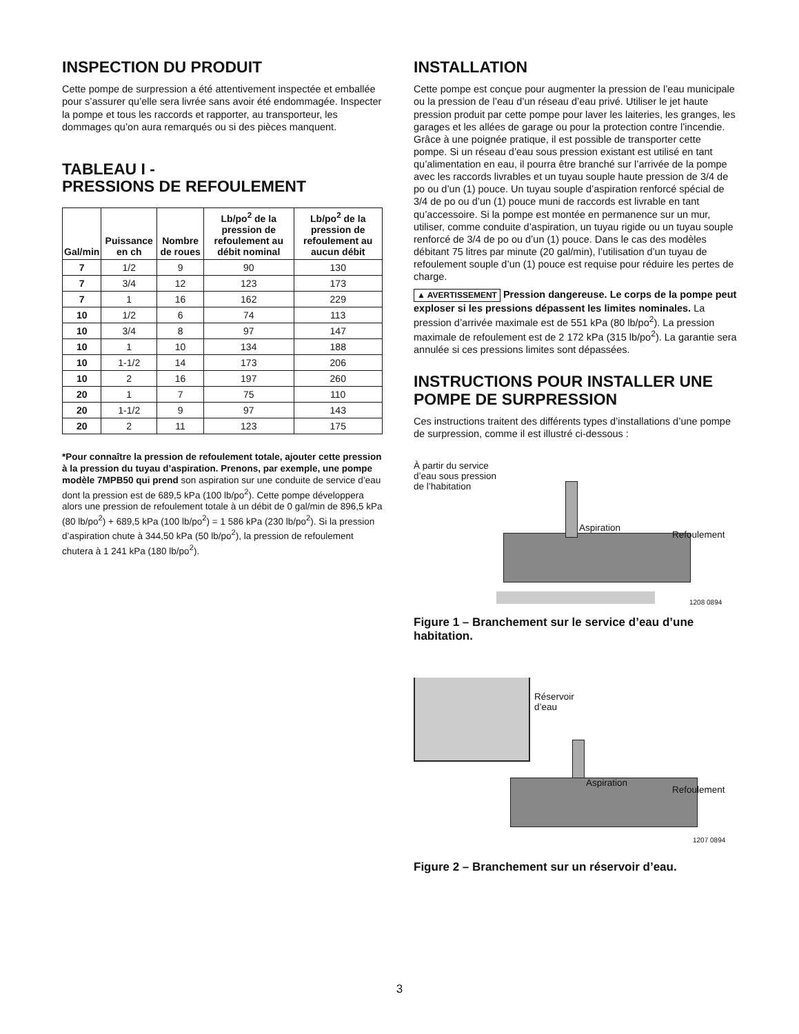INSPECTION DU PRODUIT
Cette pompe de surpression a été attentivement inspectée et emballée pour s’assurer qu’elle sera livrée sans avoir été endommagée. Inspecter la pompe et tous les raccords et rapporter, au transporteur, les dommages qu’on aura remarqués ou si des pièces manquent.
TABLEAU I -
PRESSIONS DE REFOULEMENT
| Gal/min | Puissance en ch | Nombre de roues | Lb/po<sup>2</sup> de la pression de refoulement au débit nominal | Lb/po<sup>2</sup> de la pression de refoulement au aucun débit |
| --- | --- | --- | --- | --- |
| 7 | 1/2 | 9 | 90 | 130 |
| 7 | 3/4 | 12 | 123 | 173 |
| 7 | 1 | 16 | 162 | 229 |
| 10 | 1/2 | 6 | 74 | 113 |
| 10 | 3/4 | 8 | 97 | 147 |
| 10 | 1 | 10 | 134 | 188 |
| 10 | 1-1/2 | 14 | 173 | 206 |
| 10 | 2 | 16 | 197 | 260 |
| 20 | 1 | 7 | 75 | 110 |
| 20 | 1-1/2 | 9 | 97 | 143 |
| 20 | 2 | 11 | 123 | 175 |
*Pour connaître la pression de refoulement totale, ajouter cette pression à la pression du tuyau d’aspiration. Prenons, par exemple, une pompe modèle 7MPB50 qui prend son aspiration sur une conduite de service d’eau dont la pression est de 689,5 kPa (100 lb/po<sup>2</sup>). Cette pompe développera alors une pression de refoulement totale à un débit de 0 gal/min de 896,5 kPa (80 lb/po<sup>2</sup>) + 689,5 kPa (100 lb/po<sup>2</sup>) = 1 586 kPa (230 lb/po<sup>2</sup>). Si la pression d’aspiration chute à 344,50 kPa (50 lb/po<sup>2</sup>), la pression de refoulement chutera à 1 241 kPa (180 lb/po<sup>2</sup>).
INSTALLATION
Cette pompe est conçue pour augmenter la pression de l’eau municipale ou la pression de l’eau d’un réseau d’eau privé. Utiliser le jet haute pression produit par cette pompe pour laver les laiteries, les granges, les garages et les allées de garage ou pour la protection contre l’incendie.
Grâce à une poignée pratique, il est possible de transporter cette pompe. Si un réseau d’eau sous pression existant est utilisé en tant qu’alimentation en eau, il pourra être branché sur l’arrivée de la pompe avec les raccords livrables et un tuyau souple haute pression de 3/4 de po ou d’un (1) pouce. Un tuyau souple d’aspiration renforcé spécial de 3/4 de po ou d’un (1) pouce muni de raccords est livrable en tant qu’accessoire. Si la pompe est montée en permanence sur un mur, utiliser, comme conduite d’aspiration, un tuyau rigide ou un tuyau souple renforcé de 3/4 de po ou d’un (1) pouce. Dans le cas des modèles débitant 75 litres par minute (20 gal/min), l’utilisation d’un tuyau de refoulement souple d’un (1) pouce est requise pour réduire les pertes de charge.
▲ AVERTISSEMENT Pression dangereuse. Le corps de la pompe peut exploser si les pressions dépassent les limites nominales. La pression d’arrivée maximale est de 551 kPa (80 lb/po<sup>2</sup>). La pression maximale de refoulement est de 2 172 kPa (315 lb/po<sup>2</sup>). La garantie sera annulée si ces pressions limites sont dépassées.
INSTRUCTIONS POUR INSTALLER UNE POMPE DE SURPRESSION
Ces instructions traitent des différents types d’installations d’une pompe de surpression, comme il est illustré ci-dessous :
À partir du service
d’eau sous pression
de l’habitation
Aspiration
Refoulement
1208 0894
Figure 1 – Branchement sur le service d’eau d’une habitation.
Réservoir
d’eau
Aspiration
Refoulement
1207 0894
Figure 2 – Branchement sur un réservoir d’eau.
3